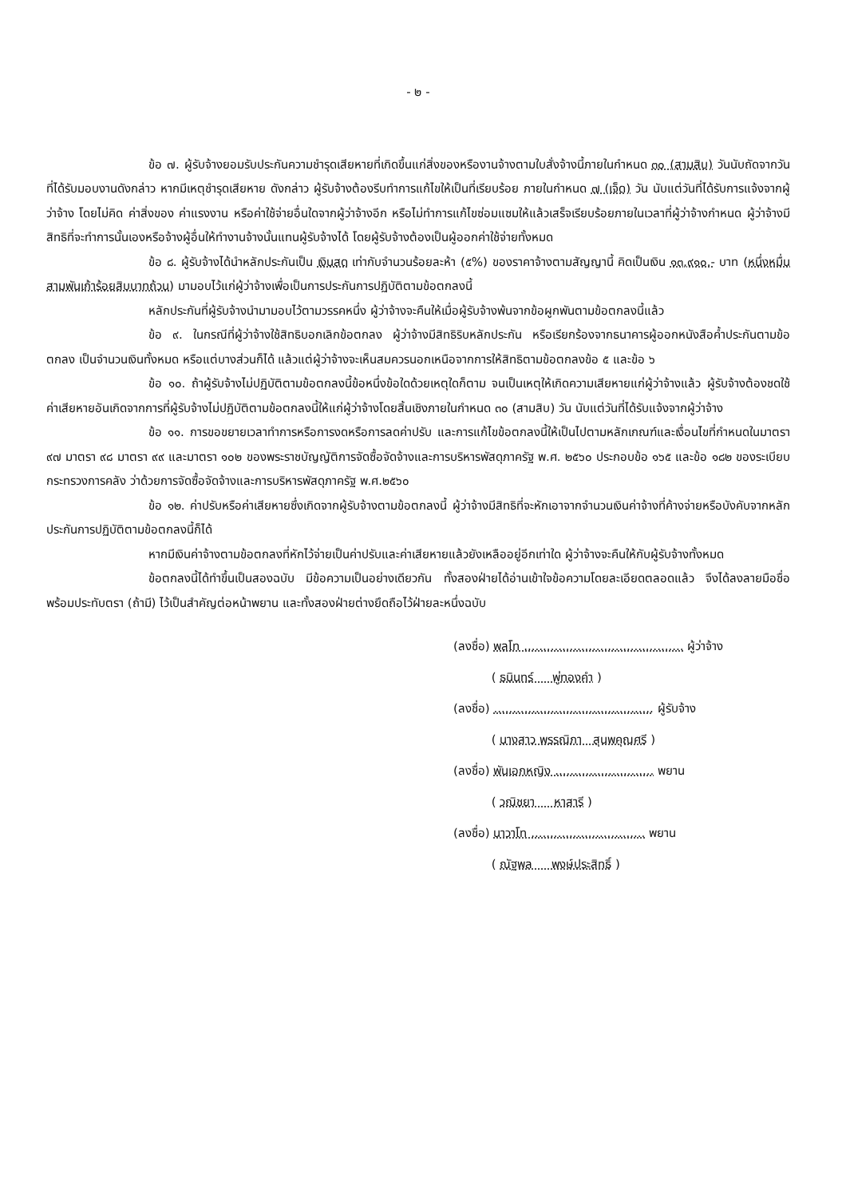- ๒ -
ข้อ ๗. ผู้รับจ้างยอมรับประกันความชำรุดเสียหายที่เกิดขึ้นแก่สิ่งของหรืองานจ้างตามใบสั่งจ้างนี้ภายในกำหนด ๓๐ (สามสิบ) วันนับถัดจากวันที่ได้รับมอบงานดังกล่าว หากมีเหตุชำรุดเสียหาย ดังกล่าว ผู้รับจ้างต้องรีบทำการแก้ไขให้เป็นที่เรียบร้อย ภายในกำหนด ๗ (เจ็ด) วัน นับแต่วันที่ได้รับการแจ้งจากผู้ว่าจ้าง โดยไม่คิด ค่าสิ่งของ ค่าแรงงาน หรือค่าใช้จ่ายอื่นใดจากผู้ว่าจ้างอีก หรือไม่ทำการแก้ไขซ่อมแซมให้แล้วเสร็จเรียบร้อยภายในเวลาที่ผู้ว่าจ้างกำหนด ผู้ว่าจ้างมีสิทธิที่จะทำการนั้นเองหรือจ้างผู้อื่นให้ทำงานจ้างนั้นแทนผู้รับจ้างได้ โดยผู้รับจ้างต้องเป็นผู้ออกค่าใช้จ่ายทั้งหมด
ข้อ ๘. ผู้รับจ้างได้นำหลักประกันเป็น เงินสด เท่ากับจำนวนร้อยละห้า (๕%) ของราคาจ้างตามสัญญานี้ คิดเป็นเงิน ๑๓,๙๑๐.- บาท (หนึ่งหมื่นสามพันเก้าร้อยสิบบาทถ้วน) มามอบไว้แก่ผู้ว่าจ้างเพื่อเป็นการประกันการปฏิบัติตามข้อตกลงนี้
หลักประกันที่ผู้รับจ้างนำมามอบไว้ตามวรรคหนึ่ง ผู้ว่าจ้างจะคืนให้เมื่อผู้รับจ้างพ้นจากข้อผูกพันตามข้อตกลงนี้แล้ว
ข้อ ๙. ในกรณีที่ผู้ว่าจ้างใช้สิทธิบอกเลิกข้อตกลง ผู้ว่าจ้างมีสิทธิริบหลักประกัน หรือเรียกร้องจากธนาคารผู้ออกหนังสือค้ำประกันตามข้อตกลง เป็นจำนวนเงินทั้งหมด หรือแต่บางส่วนก็ได้ แล้วแต่ผู้ว่าจ้างจะเห็นสมควรนอกเหนือจากการให้สิทธิตามข้อตกลงข้อ ๕ และข้อ ๖
ข้อ ๑๐. ถ้าผู้รับจ้างไม่ปฏิบัติตามข้อตกลงนี้ข้อหนึ่งข้อใดด้วยเหตุใดก็ตาม จนเป็นเหตุให้เกิดความเสียหายแก่ผู้ว่าจ้างแล้ว ผู้รับจ้างต้องชดใช้ค่าเสียหายอันเกิดจากการที่ผู้รับจ้างไม่ปฏิบัติตามข้อตกลงนี้ให้แก่ผู้ว่าจ้างโดยสิ้นเชิงภายในกำหนด ๓๐ (สามสิบ) วัน นับแต่วันที่ได้รับแจ้งจากผู้ว่าจ้าง
ข้อ ๑๑. การขอขยายเวลาทำการหรือการงดหรือการลดค่าปรับ และการแก้ไขข้อตกลงนี้ให้เป็นไปตามหลักเกณฑ์และเงื่อนไขที่กำหนดในมาตรา ๙๗ มาตรา ๙๘ มาตรา ๙๙ และมาตรา ๑๐๒ ของพระราชบัญญัติการจัดซื้อจัดจ้างและการบริหารพัสดุภาครัฐ พ.ศ. ๒๕๖๐ ประกอบข้อ ๑๖๕ และข้อ ๑๘๒ ของระเบียบกระทรวงการคลัง ว่าด้วยการจัดซื้อจัดจ้างและการบริหารพัสดุภาครัฐ พ.ศ.๒๕๖๐
ข้อ ๑๒. ค่าปรับหรือค่าเสียหายซึ่งเกิดจากผู้รับจ้างตามข้อตกลงนี้ ผู้ว่าจ้างมีสิทธิที่จะหักเอาจากจำนวนเงินค่าจ้างที่ค้างจ่ายหรือบังคับจากหลักประกันการปฏิบัติตามข้อตกลงนี้ก็ได้
หากมีเงินค่าจ้างตามข้อตกลงที่หักไว้จ่ายเป็นค่าปรับและค่าเสียหายแล้วยังเหลืออยู่อีกเท่าใด ผู้ว่าจ้างจะคืนให้กับผู้รับจ้างทั้งหมด
ข้อตกลงนี้ได้ทำขึ้นเป็นสองฉบับ มีข้อความเป็นอย่างเดียวกัน ทั้งสองฝ่ายได้อ่านเข้าใจข้อความโดยละเอียดตลอดแล้ว จึงได้ลงลายมือชื่อพร้อมประทับตรา (ถ้ามี) ไว้เป็นสำคัญต่อหน้าพยาน และทั้งสองฝ่ายต่างยึดถือไว้ฝ่ายละหนึ่งฉบับ
(ลงชื่อ) พลโท .......................................... ผู้ว่าจ้าง
( ธนินทร์ พู่ทองคำ )
(ลงชื่อ) .......................................... ผู้รับจ้าง
( นางสาว พรรณิภา สุนพคุณศรี )
(ลงชื่อ) พันเอกหญิง .......................... พยาน
( วณิชยา หาสารี )
(ลงชื่อ) นาวาโท .............................. พยาน
( ณัฐพล พงษ์ประสิทธิ์ )